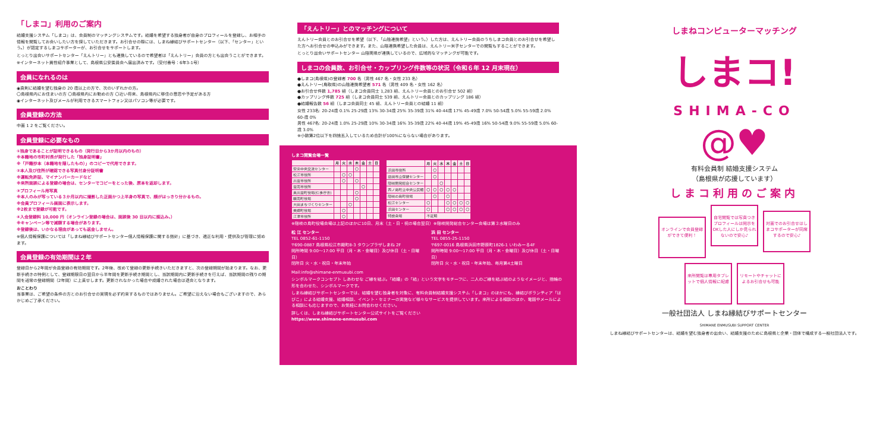「しまコ」利用のご案内
結婚支援システム「しまコ」は、会員制のマッチングシステムです。結婚を希望する独身者が自身のプロフィールを登録し、お相手の情報を閲覧してお会いしたい方を探していただきます。お引合せの際には、しまね縁結びサポートセンター（以下、「センター」という。）が認定するしまコサポーターが、お引合せをサポートします。
とっとり出会いサポートセンター「えんトリー」とも連携しているので希望者は「えんトリー」会員の方とも出会うことができます。
※インターネット異性紹介事業として、島根県公安委員会へ届出済みです。（受付番号：6年3-1号）
会員になれるのは
◉真剣に結婚を望む独身の 20 歳以上の方で、次のいずれかの方。
〇島根県内にお住まいの方 〇島根県内にお勤めの方 〇近い将来、島根県内に移住の意思や予定がある方
◉インターネット及びメールが利用できるスマートフォン又はパソコン等が必要です。
会員登録の方法
中面 1 2 をご覧ください。
会員登録に必要なもの
①独身であることが証明できるもの（発行日から3か月以内のもの）
※本籍地の市町村長が発行した「独身証明書」
※「戸籍抄本（本籍地を隠したもの）」のコピーで代用できます。
②本人及び住所が確認できる写真付身分証明書
※運転免許証、マイナンバーカードなど
※来所面談による登録の場合は、センターでコピーをとった後、原本を返却します。
③プロフィール用写真
※本人のみが写っている３か月以内に撮影した正面かつ上半身の写真で、顔がはっきり分かるもの。
※会員プロフィール画面に表示します。
※2枚まで登録が可能です。
④入会登録料 10,000 円（オンライン登録の場合は、面談後 30 日以内に振込み。）
※キャンペーン等で減額する場合があります。
※登録後は、いかなる理由があっても返金しません。
※個人情報保護については「しまね縁結びサポートセンター個人情報保護に関する指針」に基づき、適正な利用・提供及び管理に努めます。
会員登録の有効期間は２年
登録日から2年間が会員登録の有効期間です。2年後、改めて登録の更新手続きいただきますと、次の登録期間が始まります。なお、更新手続きの特例として、登録期限日の翌日から半年間を更新手続き期間とし、当該期間内に更新手続きを行えば、当該期間の残りの期間を通常の登録期間（2年間）に上乗せします。更新されなかった場合や成婚された場合は退会となります。
おことわり
当事業は、ご希望の条件の方とのお引合せの実現を必ず約束するものではありません。ご希望に沿えない場合もございますので、あらかじめご了承ください。
「えんトリー」とのマッチングについて
えんトリー会員とのお引合せを希望（以下、「山陰連携希望」という。）した方は、えんトリー会員のうちしまコ会員とのお引合せを希望した方へお引合せの申込みができます。また、山陰連携希望した会員は、えんトリー米子センターでの閲覧もすることができます。
とっとり出会いサポートセンター 山陰両県が連携しているので、広域的なマッチングが可能です。
しまコの会員数、お引合せ・カップリング件数等の状況（令和６年 12 月末現在）
●しまコ(島根県)の登録者 700 名（男性 467 名・女性 233 名）
●えんトリー(鳥取県)の山陰連携希望者 571 名（男性 409 名・女性 162 名）
●お引合せ件数 1,785 組（しまコ会員同士 1,283 組、えんトリー会員とのお引合せ 502 組）
●カップリング件数 725 組（しまコ会員同士 539 組、えんトリー会員とのカップリング 186 組）
●結婚報告数 56 組（しまコ会員同士 45 組、えんトリー会員との結婚 11 組）
女性 233名: 20-24歳 0.1% 25-29歳 13% 30-34歳 25% 35-39歳 31% 40-44歳 17% 45-49歳 7.0% 50-54歳 5.0% 55-59歳 2.0% 60-歳 0%
男性 467名: 20-24歳 1.0% 25-29歳 10% 30-34歳 16% 35-39歳 22% 40-44歳 19% 45-49歳 16% 50-54歳 9.0% 55-59歳 5.0% 60-歳 3.0%
※小数第2位以下を四捨五入しているため合計が100%にならない場合があります。
しまコ閲覧会場一覧
| | 月 | 火 | 水 | 木 | 金 | 土 | 日 |
| --- | --- | --- | --- | --- | --- | --- | --- |
| 安来中央交流センター | | | | 〇 | | | |
| 松江市役所 | | 〇 | 〇 | | | | |
| 出雲市役所 | | 〇 | | 〇 | | | |
| 雲南市役所 | | | | | 〇 | | |
| 奥出雲町役場(仁多庁舎) | | | | 〇 | | | |
| 飯南町役場 | | | | 〇 | | | |
| 大田まちづくりセンター | | | 〇 | | | | |
| 美郷町役場 | | 〇 | | | | | |
| 江津市役所 | | 〇 | | | | | |
| | 月 | 火 | 水 | 木 | 金 | 土 | 日 |
| --- | --- | --- | --- | --- | --- | --- | --- |
| 浜田市役所 | | 〇 | | | | | |
| 益田市立保健センター | | 〇 | | | | | |
| 隠岐開発総合センター | | | 〇 | | | | |
| 西ノ島町立中央公民館 | 〇 | 〇 | 〇 | 〇 | 〇 | | |
| 隠岐の島町役場 | | 〇 | | 〇 | | | |
| 松江センター | 〇 | | | 〇 | 〇 | 〇 | 〇 |
| 浜田センター | 〇 | | | 〇 | 〇 | 〇 | 〇 |
| 特設会場 | 不定期 | | | | | | |
※隠岐の島町役場会場は上記のほかに10日、月末（土・日・祝の場合翌日）※隠岐開発総合センター会場は第３水曜日のみ
松 江 センター
TEL 0852-61-1150
〒690-0887 島根県松江市殿町8-3 タウンプラザしまね 2F
開所時間 9:00～17:00 平日（月・木・金曜日）及び休日（土・日曜日）
閉所日 火・水・祝日・年末年始
浜 田 センター
TEL 0855-25-1150
〒697-0016 島根県浜田市野原町1826-1 いわみーる4F
開所時間 9:00～17:00 平日（月・木・金曜日）及び休日（土・日曜日）
閉所日 火・水・祝日・年末年始、毎月第4土曜日
Mail:info@shimane-enmusubi.com
シンボルマークコンセプト しあわせな ご縁を結ぶ。「結婚」の「結」という文字をモチーフに、二人のご縁を結ぶ結のようなイメージと、指輪の形を合わせた、シンボルマークです。
しまね縁結びサポートセンターでは、結婚を望む独身者を対象に、有料会員制結婚支援システム「しまコ」のほかにも、縁結びボランティア「はぴこ」による結婚支援、結婚相談、イベント・セミナーの実施など様々なサービスを提供しています。来所による相談のほか、電話やメールによる相談にも応じますので、お気軽にお問合わせください。
詳しくは、しまね縁結びサポートセンター公式サイトをご覧ください
https://www.shimane-enmusubi.com
しまねコンピューターマッチング
しまコ!
SHIMA-CO
@♥
有料会員制 結婚支援システム
（島根県が応援しています）
しまコ利用のご案内
オンラインで会員登録ができて便利！ 自宅閲覧では写真つきプロフィールは開示をOKした人にしか見られないので安心♪ 対面でのお引合せはしまコサポーターが同席するので安心♪
来所閲覧は専用タブレットで個人情報に配慮 リモートやチャットによるお引合せも可能
一般社団法人 しまね縁結びサポートセンター
SHIMANE ENMUSUBI SUPPORT CENTER
しまね縁結びサポートセンターは、結婚を望む独身者の出会い、結婚支援のために島根県と企業・団体で構成する一般社団法人です。